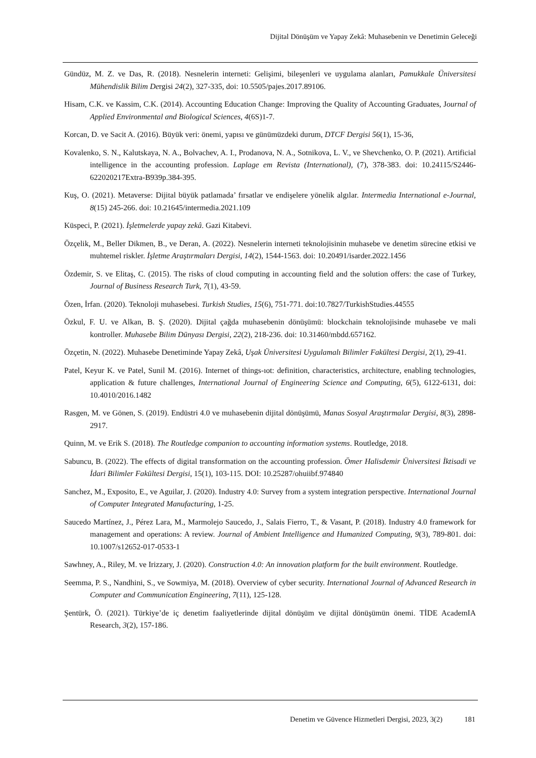Dijital Dönüşüm ve Yapay Zekâ: Muhasebenin ve Denetimin Geleceği
Gündüz, M. Z. ve Das, R. (2018). Nesnelerin interneti: Gelişimi, bileşenleri ve uygulama alanları, Pamukkale Üniversitesi Mühendislik Bilim Dergisi 24(2), 327-335, doi: 10.5505/pajes.2017.89106.
Hisam, C.K. ve Kassim, C.K. (2014). Accounting Education Change: Improving the Quality of Accounting Graduates, Journal of Applied Environmental and Biological Sciences, 4(6S)1-7.
Korcan, D. ve Sacit A. (2016). Büyük veri: önemi, yapısı ve günümüzdeki durum, DTCF Dergisi 56(1), 15-36,
Kovalenko, S. N., Kalutskaya, N. A., Bolvachev, A. I., Prodanova, N. A., Sotnikova, L. V., ve Shevchenko, O. P. (2021). Artificial intelligence in the accounting profession. Laplage em Revista (International), (7), 378-383. doi: 10.24115/S2446-622020217Extra-B939p.384-395.
Kuş, O. (2021). Metaverse: Dijital büyük patlamada’ fırsatlar ve endişelere yönelik algılar. Intermedia International e-Journal, 8(15) 245-266. doi: 10.21645/intermedia.2021.109
Küspeci, P. (2021). İşletmelerde yapay zekâ. Gazi Kitabevi.
Özçelik, M., Beller Dikmen, B., ve Deran, A. (2022). Nesnelerin interneti teknolojisinin muhasebe ve denetim sürecine etkisi ve muhtemel riskler. İşletme Araştırmaları Dergisi, 14(2), 1544-1563. doi: 10.20491/isarder.2022.1456
Özdemir, S. ve Elitaş, C. (2015). The risks of cloud computing in accounting field and the solution offers: the case of Turkey, Journal of Business Research Turk, 7(1), 43-59.
Özen, İrfan. (2020). Teknoloji muhasebesi. Turkish Studies, 15(6), 751-771. doi:10.7827/TurkishStudies.44555
Özkul, F. U. ve Alkan, B. Ş. (2020). Dijital çağda muhasebenin dönüşümü: blockchain teknolojisinde muhasebe ve mali kontroller. Muhasebe Bilim Dünyası Dergisi, 22(2), 218-236. doi: 10.31460/mbdd.657162.
Özçetin, N. (2022). Muhasebe Denetiminde Yapay Zekâ, Uşak Üniversitesi Uygulamalı Bilimler Fakültesi Dergisi, 2(1), 29-41.
Patel, Keyur K. ve Patel, Sunil M. (2016). Internet of things-ıot: definition, characteristics, architecture, enabling technologies, application & future challenges, International Journal of Engineering Science and Computing, 6(5), 6122-6131, doi: 10.4010/2016.1482
Rasgen, M. ve Gönen, S. (2019). Endüstri 4.0 ve muhasebenin dijital dönüşümü, Manas Sosyal Araştırmalar Dergisi, 8(3), 2898-2917.
Quinn, M. ve Erik S. (2018). The Routledge companion to accounting information systems. Routledge, 2018.
Sabuncu, B. (2022). The effects of digital transformation on the accounting profession. Ömer Halisdemir Üniversitesi İktisadi ve İdari Bilimler Fakültesi Dergisi, 15(1), 103-115. DOI: 10.25287/ohuiibf.974840
Sanchez, M., Exposito, E., ve Aguilar, J. (2020). Industry 4.0: Survey from a system integration perspective. International Journal of Computer Integrated Manufacturing, 1-25.
Saucedo Martínez, J., Pérez Lara, M., Marmolejo Saucedo, J., Salais Fierro, T., & Vasant, P. (2018). Industry 4.0 framework for management and operations: A review. Journal of Ambient Intelligence and Humanized Computing, 9(3), 789-801. doi: 10.1007/s12652-017-0533-1
Sawhney, A., Riley, M. ve Irizzary, J. (2020). Construction 4.0: An innovation platform for the built environment. Routledge.
Seemma, P. S., Nandhini, S., ve Sowmiya, M. (2018). Overview of cyber security. International Journal of Advanced Research in Computer and Communication Engineering, 7(11), 125-128.
Şentürk, Ö. (2021). Türkiye’de iç denetim faaliyetlerinde dijital dönüşüm ve dijital dönüşümün önemi. TİDE AcademIA Research, 3(2), 157-186.
Denetim ve Güvence Hizmetleri Dergisi, 2023, 3(2) 181